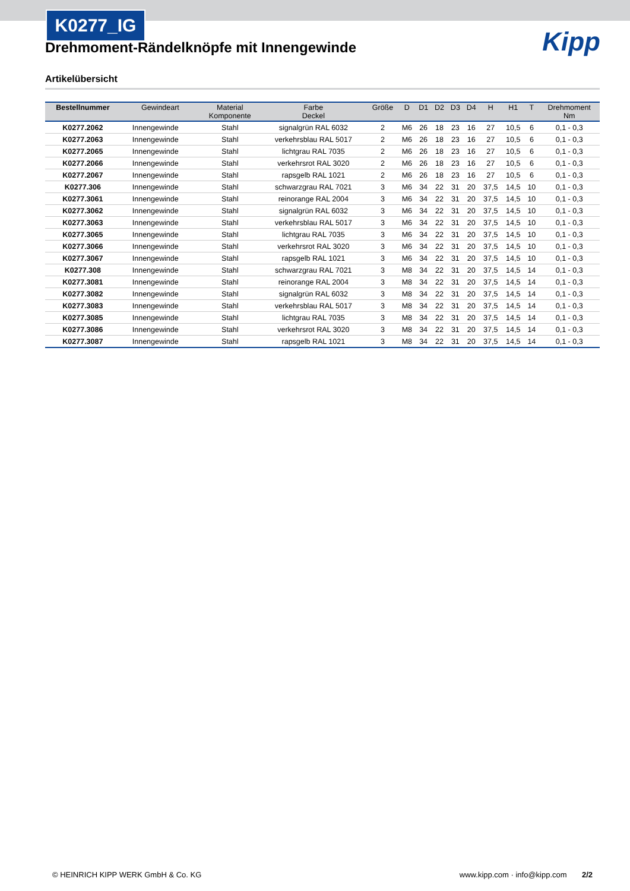K0277_IG
Kipp
Drehmoment-Rändelknöpfe mit Innengewinde
Artikelübersicht
| Bestellnummer | Gewindeart | Material Komponente | Farbe Deckel | Größe | D | D1 | D2 | D3 | D4 | H | H1 | T | Drehmoment Nm |
| --- | --- | --- | --- | --- | --- | --- | --- | --- | --- | --- | --- | --- | --- |
| K0277.2062 | Innengewinde | Stahl | signalgrün RAL 6032 | 2 | M6 | 26 | 18 | 23 | 16 | 27 | 10,5 | 6 | 0,1 - 0,3 |
| K0277.2063 | Innengewinde | Stahl | verkehrsblau RAL 5017 | 2 | M6 | 26 | 18 | 23 | 16 | 27 | 10,5 | 6 | 0,1 - 0,3 |
| K0277.2065 | Innengewinde | Stahl | lichtgrau RAL 7035 | 2 | M6 | 26 | 18 | 23 | 16 | 27 | 10,5 | 6 | 0,1 - 0,3 |
| K0277.2066 | Innengewinde | Stahl | verkehrsrot RAL 3020 | 2 | M6 | 26 | 18 | 23 | 16 | 27 | 10,5 | 6 | 0,1 - 0,3 |
| K0277.2067 | Innengewinde | Stahl | rapsgelb RAL 1021 | 2 | M6 | 26 | 18 | 23 | 16 | 27 | 10,5 | 6 | 0,1 - 0,3 |
| K0277.306 | Innengewinde | Stahl | schwarzgrau RAL 7021 | 3 | M6 | 34 | 22 | 31 | 20 | 37,5 | 14,5 | 10 | 0,1 - 0,3 |
| K0277.3061 | Innengewinde | Stahl | reinorange RAL 2004 | 3 | M6 | 34 | 22 | 31 | 20 | 37,5 | 14,5 | 10 | 0,1 - 0,3 |
| K0277.3062 | Innengewinde | Stahl | signalgrün RAL 6032 | 3 | M6 | 34 | 22 | 31 | 20 | 37,5 | 14,5 | 10 | 0,1 - 0,3 |
| K0277.3063 | Innengewinde | Stahl | verkehrsblau RAL 5017 | 3 | M6 | 34 | 22 | 31 | 20 | 37,5 | 14,5 | 10 | 0,1 - 0,3 |
| K0277.3065 | Innengewinde | Stahl | lichtgrau RAL 7035 | 3 | M6 | 34 | 22 | 31 | 20 | 37,5 | 14,5 | 10 | 0,1 - 0,3 |
| K0277.3066 | Innengewinde | Stahl | verkehrsrot RAL 3020 | 3 | M6 | 34 | 22 | 31 | 20 | 37,5 | 14,5 | 10 | 0,1 - 0,3 |
| K0277.3067 | Innengewinde | Stahl | rapsgelb RAL 1021 | 3 | M6 | 34 | 22 | 31 | 20 | 37,5 | 14,5 | 10 | 0,1 - 0,3 |
| K0277.308 | Innengewinde | Stahl | schwarzgrau RAL 7021 | 3 | M8 | 34 | 22 | 31 | 20 | 37,5 | 14,5 | 14 | 0,1 - 0,3 |
| K0277.3081 | Innengewinde | Stahl | reinorange RAL 2004 | 3 | M8 | 34 | 22 | 31 | 20 | 37,5 | 14,5 | 14 | 0,1 - 0,3 |
| K0277.3082 | Innengewinde | Stahl | signalgrün RAL 6032 | 3 | M8 | 34 | 22 | 31 | 20 | 37,5 | 14,5 | 14 | 0,1 - 0,3 |
| K0277.3083 | Innengewinde | Stahl | verkehrsblau RAL 5017 | 3 | M8 | 34 | 22 | 31 | 20 | 37,5 | 14,5 | 14 | 0,1 - 0,3 |
| K0277.3085 | Innengewinde | Stahl | lichtgrau RAL 7035 | 3 | M8 | 34 | 22 | 31 | 20 | 37,5 | 14,5 | 14 | 0,1 - 0,3 |
| K0277.3086 | Innengewinde | Stahl | verkehrsrot RAL 3020 | 3 | M8 | 34 | 22 | 31 | 20 | 37,5 | 14,5 | 14 | 0,1 - 0,3 |
| K0277.3087 | Innengewinde | Stahl | rapsgelb RAL 1021 | 3 | M8 | 34 | 22 | 31 | 20 | 37,5 | 14,5 | 14 | 0,1 - 0,3 |
© HEINRICH KIPP WERK GmbH & Co. KG www.kipp.com · info@kipp.com 2/2